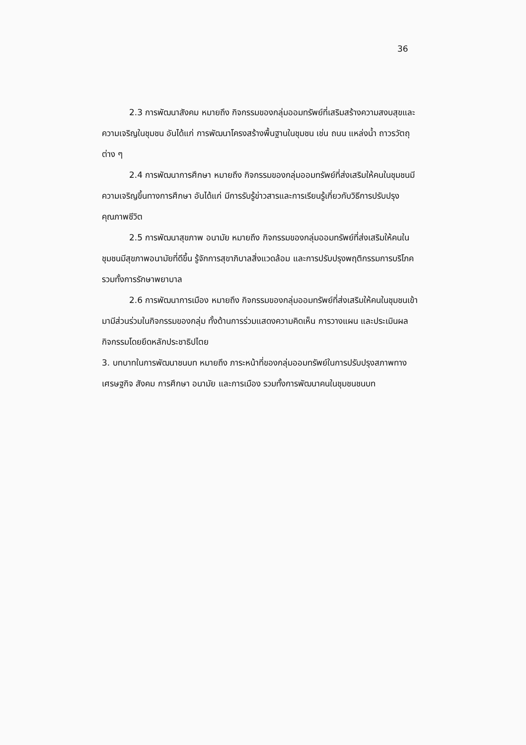36
2.3 การพัฒนาสังคม หมายถึง กิจกรรมของกลุ่มออมทรัพย์ที่เสริมสร้างความสงบสุขและความเจริญในชุมชน อันได้แก่ การพัฒนาโครงสร้างพื้นฐานในชุมชน เช่น ถนน แหล่งน้ำ ถาวรวัตถุต่าง ๆ
2.4 การพัฒนาการศึกษา หมายถึง กิจกรรมของกลุ่มออมทรัพย์ที่ส่งเสริมให้คนในชุมชนมีความเจริญขึ้นทางการศึกษา อันได้แก่ มีการรับรู้ข่าวสารและการเรียนรู้เกี่ยวกับวิธีการปรับปรุงคุณภาพชีวิต
2.5 การพัฒนาสุขภาพ อนามัย หมายถึง กิจกรรมของกลุ่มออมทรัพย์ที่ส่งเสริมให้คนในชุมชนมีสุขภาพอนามัยที่ดีขึ้น รู้จักการสุขาภิบาลสิ่งแวดล้อม และการปรับปรุงพฤติกรรมการบริโภค รวมทั้งการรักษาพยาบาล
2.6 การพัฒนาการเมือง หมายถึง กิจกรรมของกลุ่มออมทรัพย์ที่ส่งเสริมให้คนในชุมชนเข้ามามีส่วนร่วมในกิจกรรมของกลุ่ม ทั้งด้านการร่วมแสดงความคิดเห็น การวางแผน และประเมินผลกิจกรรมโดยยึดหลักประชาธิปไตย
3. บทบาทในการพัฒนาชนบท หมายถึง ภาระหน้าที่ของกลุ่มออมทรัพย์ในการปรับปรุงสภาพทางเศรษฐกิจ สังคม การศึกษา อนามัย และการเมือง รวมทั้งการพัฒนาคนในชุมชนชนบท